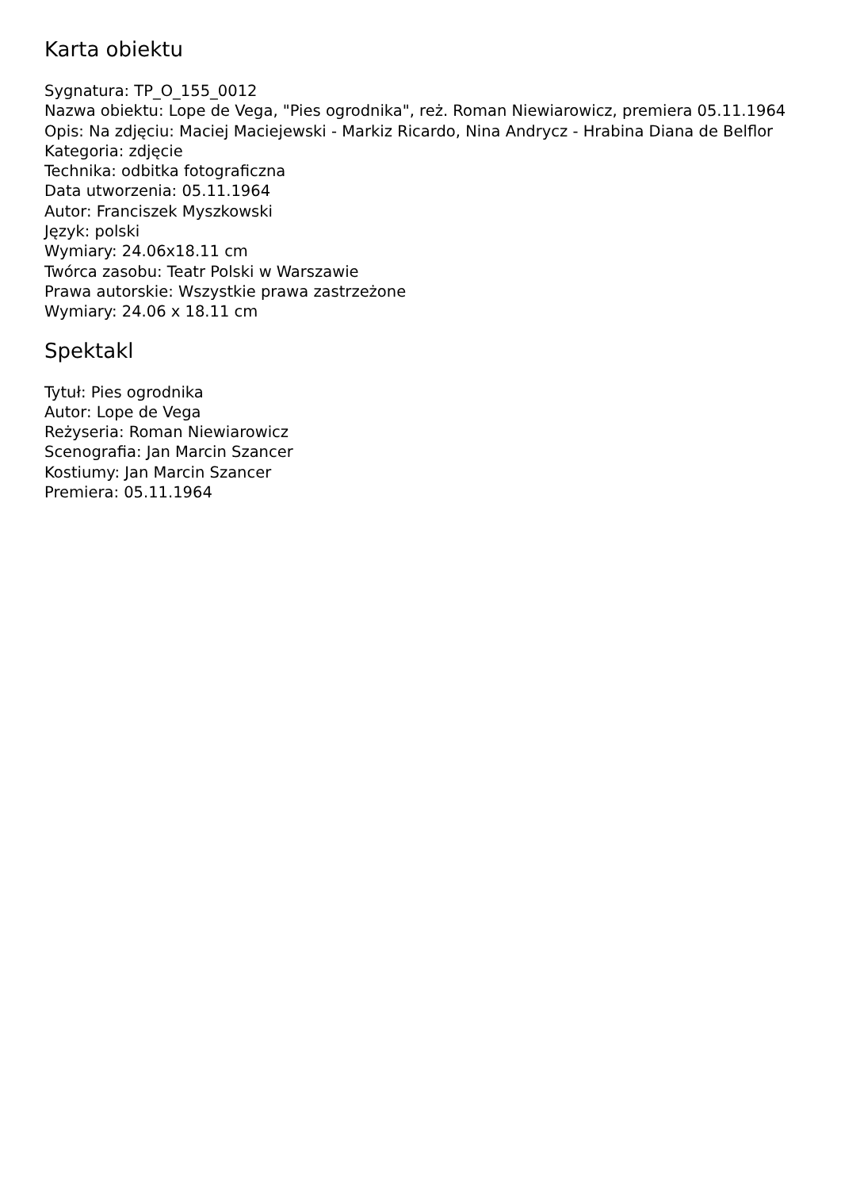Karta obiektu
Sygnatura: TP_O_155_0012
Nazwa obiektu: Lope de Vega, "Pies ogrodnika", reż. Roman Niewiarowicz, premiera 05.11.1964
Opis: Na zdjęciu: Maciej Maciejewski - Markiz Ricardo, Nina Andrycz - Hrabina Diana de Belflor
Kategoria: zdjęcie
Technika: odbitka fotograficzna
Data utworzenia: 05.11.1964
Autor: Franciszek Myszkowski
Język: polski
Wymiary: 24.06x18.11 cm
Twórca zasobu: Teatr Polski w Warszawie
Prawa autorskie: Wszystkie prawa zastrzeżone
Wymiary: 24.06 x 18.11 cm
Spektakl
Tytuł: Pies ogrodnika
Autor: Lope de Vega
Reżyseria: Roman Niewiarowicz
Scenografia: Jan Marcin Szancer
Kostiumy: Jan Marcin Szancer
Premiera: 05.11.1964